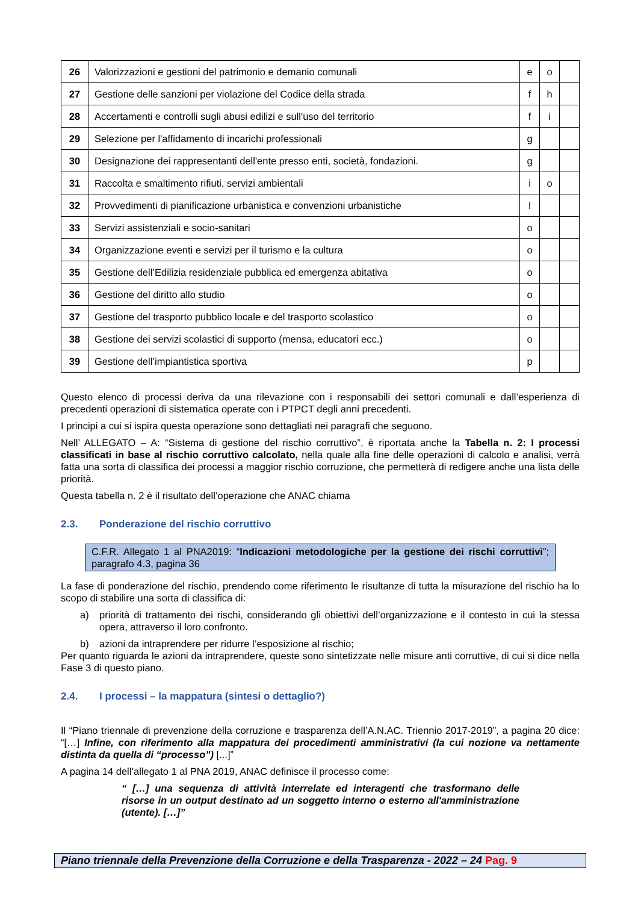| 26 | Valorizzazioni e gestioni del patrimonio e demanio comunali | e | o | |
| 27 | Gestione delle sanzioni per violazione del Codice della strada | f | h | |
| 28 | Accertamenti e controlli sugli abusi edilizi e sull'uso del territorio | f | i | |
| 29 | Selezione per l'affidamento di incarichi professionali | g | | |
| 30 | Designazione dei rappresentanti dell'ente presso enti, società, fondazioni. | g | | |
| 31 | Raccolta e smaltimento rifiuti, servizi ambientali | i | o | |
| 32 | Provvedimenti di pianificazione urbanistica e convenzioni urbanistiche | l | | |
| 33 | Servizi assistenziali e socio-sanitari | o | | |
| 34 | Organizzazione eventi e servizi per il turismo e la cultura | o | | |
| 35 | Gestione dell’Edilizia residenziale pubblica ed emergenza abitativa | o | | |
| 36 | Gestione del diritto allo studio | o | | |
| 37 | Gestione del trasporto pubblico locale e del trasporto scolastico | o | | |
| 38 | Gestione dei servizi scolastici di supporto (mensa, educatori ecc.) | o | | |
| 39 | Gestione dell’impiantistica sportiva | p | | |
Questo elenco di processi deriva da una rilevazione con i responsabili dei settori comunali e dall’esperienza di precedenti operazioni di sistematica operate con i PTPCT degli anni precedenti.
I principi a cui si ispira questa operazione sono dettagliati nei paragrafi che seguono.
Nell’ ALLEGATO – A: “Sistema di gestione del rischio corruttivo”, è riportata anche la Tabella n. 2: I processi classificati in base al rischio corruttivo calcolato, nella quale alla fine delle operazioni di calcolo e analisi, verrà fatta una sorta di classifica dei processi a maggior rischio corruzione, che permetterà di redigere anche una lista delle priorità.
Questa tabella n. 2 è il risultato dell’operazione che ANAC chiama
2.3. Ponderazione del rischio corruttivo
C.F.R. Allegato 1 al PNA2019: “Indicazioni metodologiche per la gestione dei rischi corruttivi”; paragrafo 4.3, pagina 36
La fase di ponderazione del rischio, prendendo come riferimento le risultanze di tutta la misurazione del rischio ha lo scopo di stabilire una sorta di classifica di:
a) priorità di trattamento dei rischi, considerando gli obiettivi dell’organizzazione e il contesto in cui la stessa opera, attraverso il loro confronto.
b) azioni da intraprendere per ridurre l’esposizione al rischio;
Per quanto riguarda le azioni da intraprendere, queste sono sintetizzate nelle misure anti corruttive, di cui si dice nella Fase 3 di questo piano.
2.4. I processi – la mappatura (sintesi o dettaglio?)
Il “Piano triennale di prevenzione della corruzione e trasparenza dell’A.N.AC. Triennio 2017-2019”, a pagina 20 dice: “[…] Infine, con riferimento alla mappatura dei procedimenti amministrativi (la cui nozione va nettamente distinta da quella di “processo”) [...]”
A pagina 14 dell’allegato 1 al PNA 2019, ANAC definisce il processo come:
“ […] una sequenza di attività interrelate ed interagenti che trasformano delle risorse in un output destinato ad un soggetto interno o esterno all'amministrazione (utente). […]”
Piano triennale della Prevenzione della Corruzione e della Trasparenza - 2022 – 24 Pag. 9